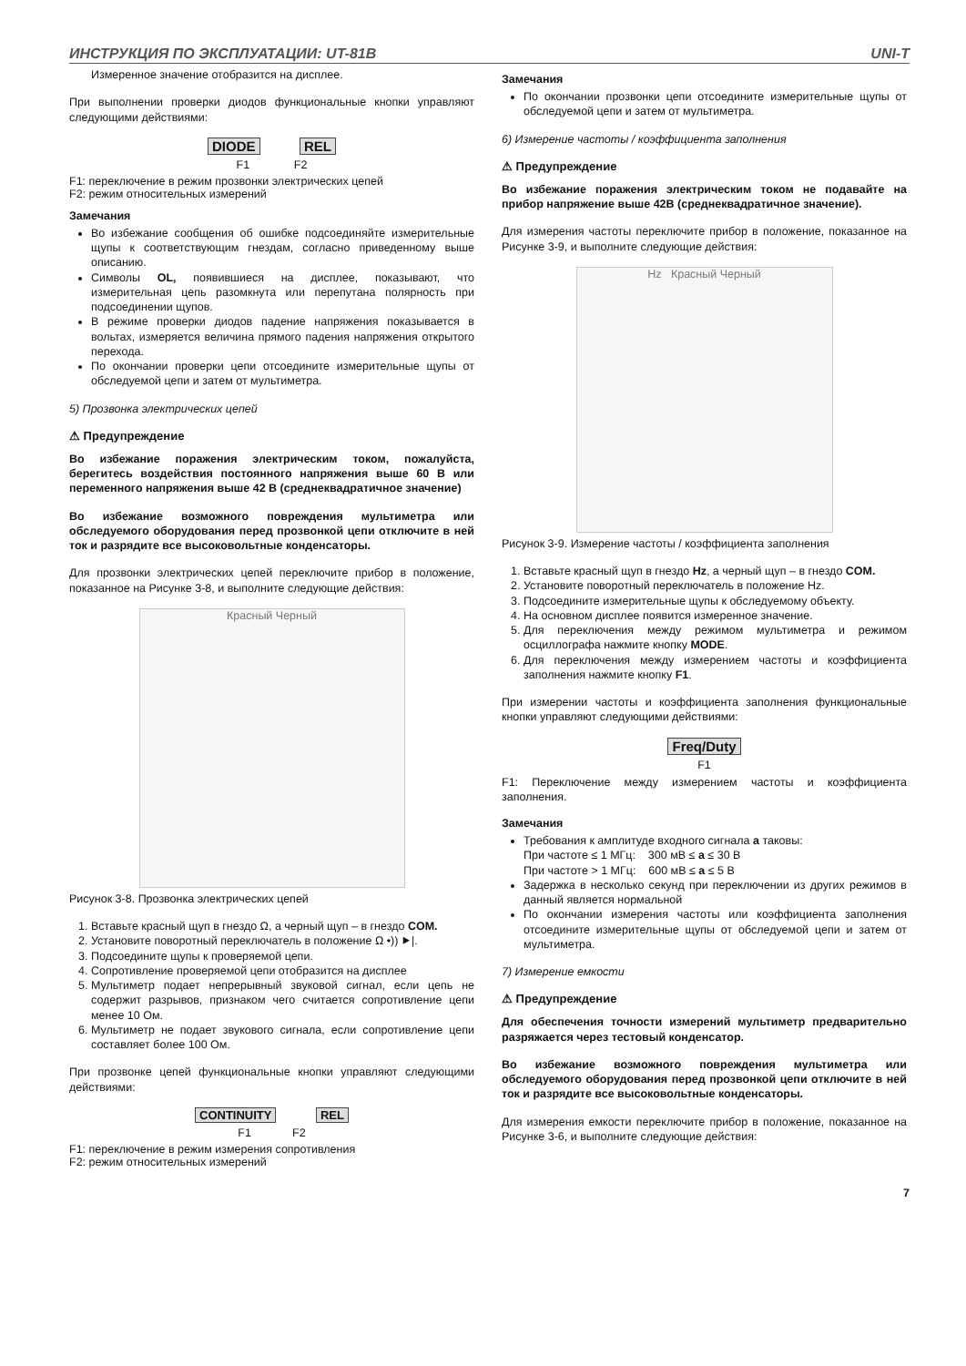ИНСТРУКЦИЯ ПО ЭКСПЛУАТАЦИИ: UT-81B UNI-T
Измеренное значение отобразится на дисплее.
При выполнении проверки диодов функциональные кнопки управляют следующими действиями:
DIODE REL
F1 F2
F1: переключение в режим прозвонки электрических цепей
F2: режим относительных измерений
Замечания
Во избежание сообщения об ошибке подсоединяйте измерительные щупы к соответствующим гнездам, согласно приведенному выше описанию.
Символы OL, появившиеся на дисплее, показывают, что измерительная цепь разомкнута или перепутана полярность при подсоединении щупов.
В режиме проверки диодов падение напряжения показывается в вольтах, измеряется величина прямого падения напряжения открытого перехода.
По окончании проверки цепи отсоедините измерительные щупы от обследуемой цепи и затем от мультиметра.
5) Прозвонка электрических цепей
⚠ Предупреждение
Во избежание поражения электрическим током, пожалуйста, берегитесь воздействия постоянного напряжения выше 60 В или переменного напряжения выше 42 В (среднеквадратичное значение)
Во избежание возможного повреждения мультиметра или обследуемого оборудования перед прозвонкой цепи отключите в ней ток и разрядите все высоковольтные конденсаторы.
Для прозвонки электрических цепей переключите прибор в положение, показанное на Рисунке 3-8, и выполните следующие действия:
Красный Черный
Рисунок 3-8. Прозвонка электрических цепей
1. Вставьте красный щуп в гнездо Ω, а черный щуп – в гнездо COM.
2. Установите поворотный переключатель в положение Ω •)) ⯈|.
3. Подсоедините щупы к проверяемой цепи.
4. Сопротивление проверяемой цепи отобразится на дисплее
5. Мультиметр подает непрерывный звуковой сигнал, если цепь не содержит разрывов, признаком чего считается сопротивление цепи менее 10 Ом.
6. Мультиметр не подает звукового сигнала, если сопротивление цепи составляет более 100 Ом.
При прозвонке цепей функциональные кнопки управляют следующими действиями:
CONTINUITY REL
F1 F2
F1: переключение в режим измерения сопротивления
F2: режим относительных измерений
Замечания
По окончании прозвонки цепи отсоедините измерительные щупы от обследуемой цепи и затем от мультиметра.
6) Измерение частоты / коэффициента заполнения
⚠ Предупреждение
Во избежание поражения электрическим током не подавайте на прибор напряжение выше 42В (среднеквадратичное значение).
Для измерения частоты переключите прибор в положение, показанное на Рисунке 3-9, и выполните следующие действия:
Hz Красный Черный
Рисунок 3-9. Измерение частоты / коэффициента заполнения
1. Вставьте красный щуп в гнездо Hz, а черный щуп – в гнездо COM.
2. Установите поворотный переключатель в положение Hz.
3. Подсоедините измерительные щупы к обследуемому объекту.
4. На основном дисплее появится измеренное значение.
5. Для переключения между режимом мультиметра и режимом осциллографа нажмите кнопку MODE.
6. Для переключения между измерением частоты и коэффициента заполнения нажмите кнопку F1.
При измерении частоты и коэффициента заполнения функциональные кнопки управляют следующими действиями:
Freq/Duty
F1
F1: Переключение между измерением частоты и коэффициента заполнения.
Замечания
Требования к амплитуде входного сигнала a таковы:
При частоте ≤ 1 МГц: 300 мВ ≤ a ≤ 30 В
При частоте > 1 МГц: 600 мВ ≤ a ≤ 5 В
Задержка в несколько секунд при переключении из других режимов в данный является нормальной
По окончании измерения частоты или коэффициента заполнения отсоедините измерительные щупы от обследуемой цепи и затем от мультиметра.
7) Измерение емкости
⚠ Предупреждение
Для обеспечения точности измерений мультиметр предварительно разряжается через тестовый конденсатор.
Во избежание возможного повреждения мультиметра или обследуемого оборудования перед прозвонкой цепи отключите в ней ток и разрядите все высоковольтные конденсаторы.
Для измерения емкости переключите прибор в положение, показанное на Рисунке 3-6, и выполните следующие действия:
7